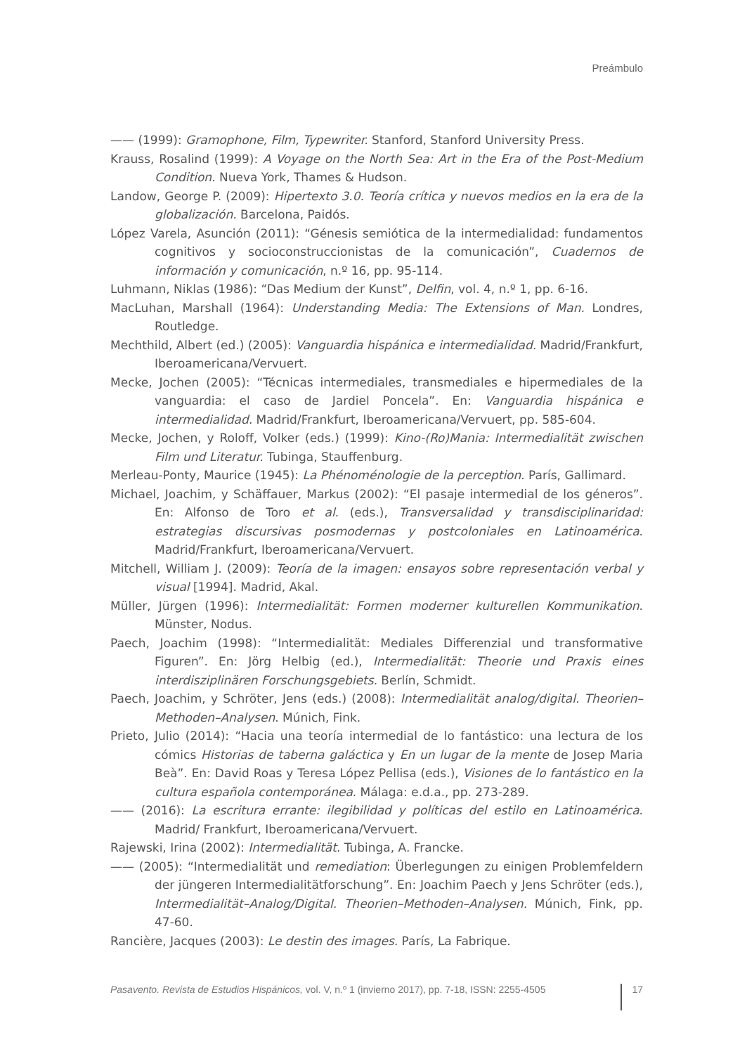Preámbulo
—— (1999): Gramophone, Film, Typewriter. Stanford, Stanford University Press.
Krauss, Rosalind (1999): A Voyage on the North Sea: Art in the Era of the Post-Medium Condition. Nueva York, Thames & Hudson.
Landow, George P. (2009): Hipertexto 3.0. Teoría crítica y nuevos medios en la era de la globalización. Barcelona, Paidós.
López Varela, Asunción (2011): “Génesis semiótica de la intermedialidad: fundamentos cognitivos y socioconstruccionistas de la comunicación”, Cuadernos de información y comunicación, n.º 16, pp. 95-114.
Luhmann, Niklas (1986): “Das Medium der Kunst”, Delfin, vol. 4, n.º 1, pp. 6-16.
MacLuhan, Marshall (1964): Understanding Media: The Extensions of Man. Londres, Routledge.
Mechthild, Albert (ed.) (2005): Vanguardia hispánica e intermedialidad. Madrid/Frankfurt, Iberoamericana/Vervuert.
Mecke, Jochen (2005): “Técnicas intermediales, transmediales e hipermediales de la vanguardia: el caso de Jardiel Poncela”. En: Vanguardia hispánica e intermedialidad. Madrid/Frankfurt, Iberoamericana/Vervuert, pp. 585-604.
Mecke, Jochen, y Roloff, Volker (eds.) (1999): Kino-(Ro)Mania: Intermedialität zwischen Film und Literatur. Tubinga, Stauffenburg.
Merleau-Ponty, Maurice (1945): La Phénoménologie de la perception. París, Gallimard.
Michael, Joachim, y Schäffauer, Markus (2002): “El pasaje intermedial de los géneros”. En: Alfonso de Toro et al. (eds.), Transversalidad y transdisciplinaridad: estrategias discursivas posmodernas y postcoloniales en Latinoamérica. Madrid/Frankfurt, Iberoamericana/Vervuert.
Mitchell, William J. (2009): Teoría de la imagen: ensayos sobre representación verbal y visual [1994]. Madrid, Akal.
Müller, Jürgen (1996): Intermedialität: Formen moderner kulturellen Kommunikation. Münster, Nodus.
Paech, Joachim (1998): “Intermedialität: Mediales Differenzial und transformative Figuren”. En: Jörg Helbig (ed.), Intermedialität: Theorie und Praxis eines interdisziplinären Forschungsgebiets. Berlín, Schmidt.
Paech, Joachim, y Schröter, Jens (eds.) (2008): Intermedialität analog/digital. Theorien–Methoden–Analysen. Múnich, Fink.
Prieto, Julio (2014): “Hacia una teoría intermedial de lo fantástico: una lectura de los cómics Historias de taberna galáctica y En un lugar de la mente de Josep Maria Beà”. En: David Roas y Teresa López Pellisa (eds.), Visiones de lo fantástico en la cultura española contemporánea. Málaga: e.d.a., pp. 273-289.
—— (2016): La escritura errante: ilegibilidad y políticas del estilo en Latinoamérica. Madrid/ Frankfurt, Iberoamericana/Vervuert.
Rajewski, Irina (2002): Intermedialität. Tubinga, A. Francke.
—— (2005): “Intermedialität und remediation: Überlegungen zu einigen Problemfeldern der jüngeren Intermedialitätforschung”. En: Joachim Paech y Jens Schröter (eds.), Intermedialität–Analog/Digital. Theorien–Methoden–Analysen. Múnich, Fink, pp. 47-60.
Rancière, Jacques (2003): Le destin des images. París, La Fabrique.
Pasavento. Revista de Estudios Hispánicos, vol. V, n.º 1 (invierno 2017), pp. 7-18, ISSN: 2255-4505 17